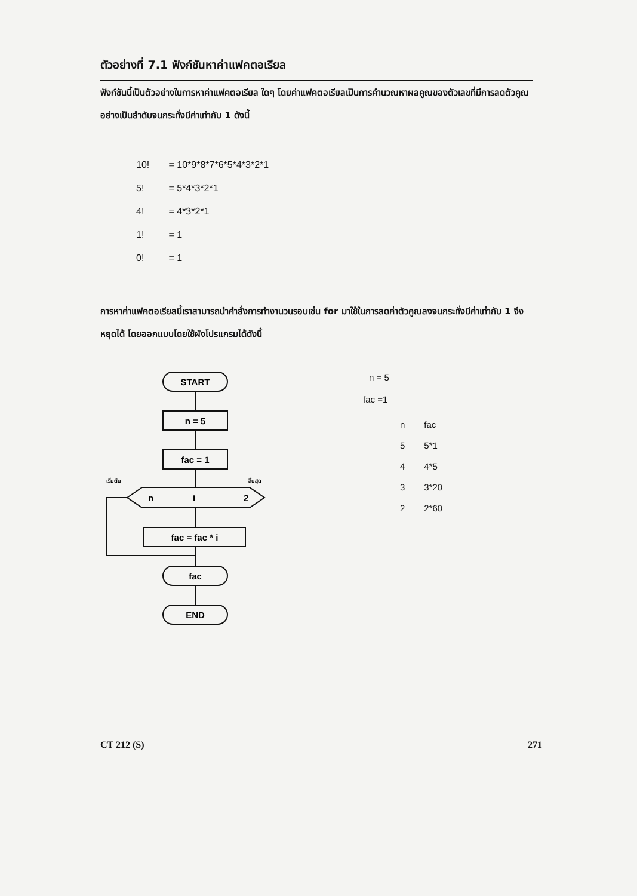ตัวอย่างที่ 7.1 ฟังก์ชันหาค่าแฟคตอเรียล
ฟังก์ชันนี้เป็นตัวอย่างในการหาค่าแฟคตอเรียล ใดๆ โดยค่าแฟคตอเรียลเป็นการคำนวณหาผลคูณของตัวเลขที่มีการลดตัวคูณอย่างเป็นลำดับจนกระทั่งมีค่าเท่ากับ 1 ดังนี้
10! = 10*9*8*7*6*5*4*3*2*1
5! = 5*4*3*2*1
4! = 4*3*2*1
1! = 1
0! = 1
การหาค่าแฟคตอเรียลนี้เราสามารถนำคำสั่งการทำงานวนรอบเช่น for มาใช้ในการลดค่าตัวคูณลงจนกระทั่งมีค่าเท่ากับ 1 จึงหยุดได้ โดยออกแบบโดยใช้ผังโปรแกรมได้ดังนี้
START
n = 5
fac = 1
n
i
2
เริ่มต้น
สิ้นสุด
fac = fac * i
fac
END
n = 5
fac =1
| n | fac |
| 5 | 5*1 |
| 4 | 4*5 |
| 3 | 3*20 |
| 2 | 2*60 |
CT 212 (S) 271